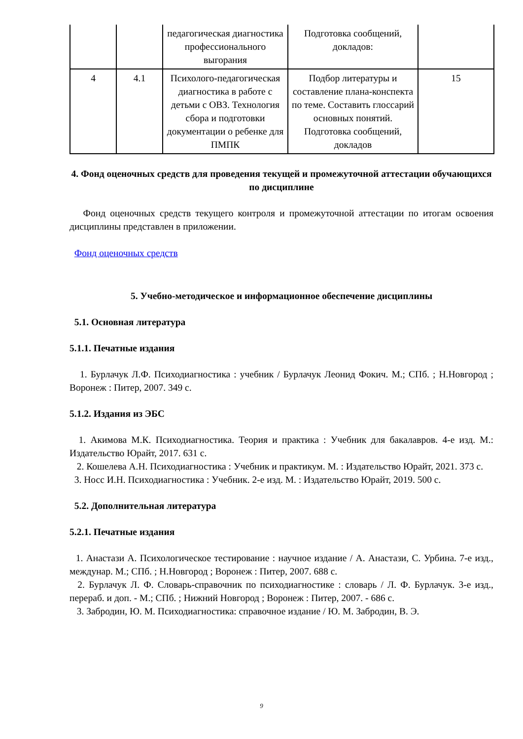| | | педагогическая диагностика профессионального выгорания | Подготовка сообщений, докладов: | |
| 4 | 4.1 | Психолого-педагогическая диагностика в работе с детьми с ОВЗ. Технология сбора и подготовки документации о ребенке для ПМПК | Подбор литературы и составление плана-конспекта по теме. Составить глоссарий основных понятий. Подготовка сообщений, докладов | 15 |
4. Фонд оценочных средств для проведения текущей и промежуточной аттестации обучающихся по дисциплине
Фонд оценочных средств текущего контроля и промежуточной аттестации по итогам освоения дисциплины представлен в приложении.
Фонд оценочных средств
5. Учебно-методическое и информационное обеспечение дисциплины
5.1. Основная литература
5.1.1. Печатные издания
1. Бурлачук Л.Ф. Психодиагностика : учебник / Бурлачук Леонид Фокич. М.; СПб. ; Н.Новгород ; Воронеж : Питер, 2007. 349 с.
5.1.2. Издания из ЭБС
1. Акимова М.К. Психодиагностика. Теория и практика : Учебник для бакалавров. 4-е изд. М.: Издательство Юрайт, 2017. 631 с.
2. Кошелева А.Н. Психодиагностика : Учебник и практикум. М. : Издательство Юрайт, 2021. 373 с.
3. Носс И.Н. Психодиагностика : Учебник. 2-е изд. М. : Издательство Юрайт, 2019. 500 с.
5.2. Дополнительная литература
5.2.1. Печатные издания
1. Анастази А. Психологическое тестирование : научное издание / А. Анастази, С. Урбина. 7-е изд., междунар. М.; СПб. ; Н.Новгород ; Воронеж : Питер, 2007. 688 с.
2. Бурлачук Л. Ф. Словарь-справочник по психодиагностике : словарь / Л. Ф. Бурлачук. 3-е изд., перераб. и доп. - М.; СПб. ; Нижний Новгород ; Воронеж : Питер, 2007. - 686 с.
3. Забродин, Ю. М. Психодиагностика: справочное издание / Ю. М. Забродин, В. Э.
9